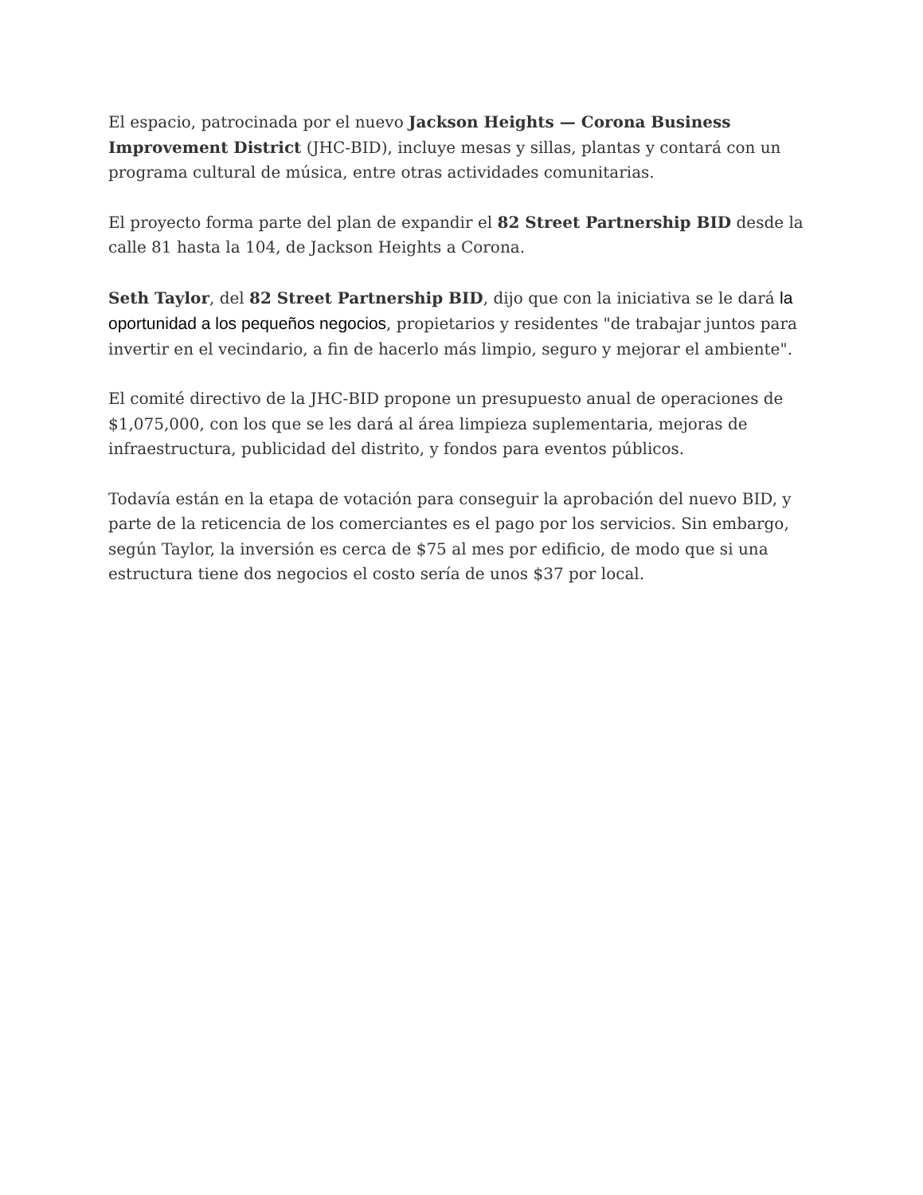El espacio, patrocinada por el nuevo Jackson Heights — Corona Business Improvement District (JHC-BID), incluye mesas y sillas, plantas y contará con un programa cultural de música, entre otras actividades comunitarias.
El proyecto forma parte del plan de expandir el 82 Street Partnership BID desde la calle 81 hasta la 104, de Jackson Heights a Corona.
Seth Taylor, del 82 Street Partnership BID, dijo que con la iniciativa se le dará la oportunidad a los pequeños negocios, propietarios y residentes "de trabajar juntos para invertir en el vecindario, a fin de hacerlo más limpio, seguro y mejorar el ambiente".
El comité directivo de la JHC-BID propone un presupuesto anual de operaciones de $1,075,000, con los que se les dará al área limpieza suplementaria, mejoras de infraestructura, publicidad del distrito, y fondos para eventos públicos.
Todavía están en la etapa de votación para conseguir la aprobación del nuevo BID, y parte de la reticencia de los comerciantes es el pago por los servicios. Sin embargo, según Taylor, la inversión es cerca de $75 al mes por edificio, de modo que si una estructura tiene dos negocios el costo sería de unos $37 por local.